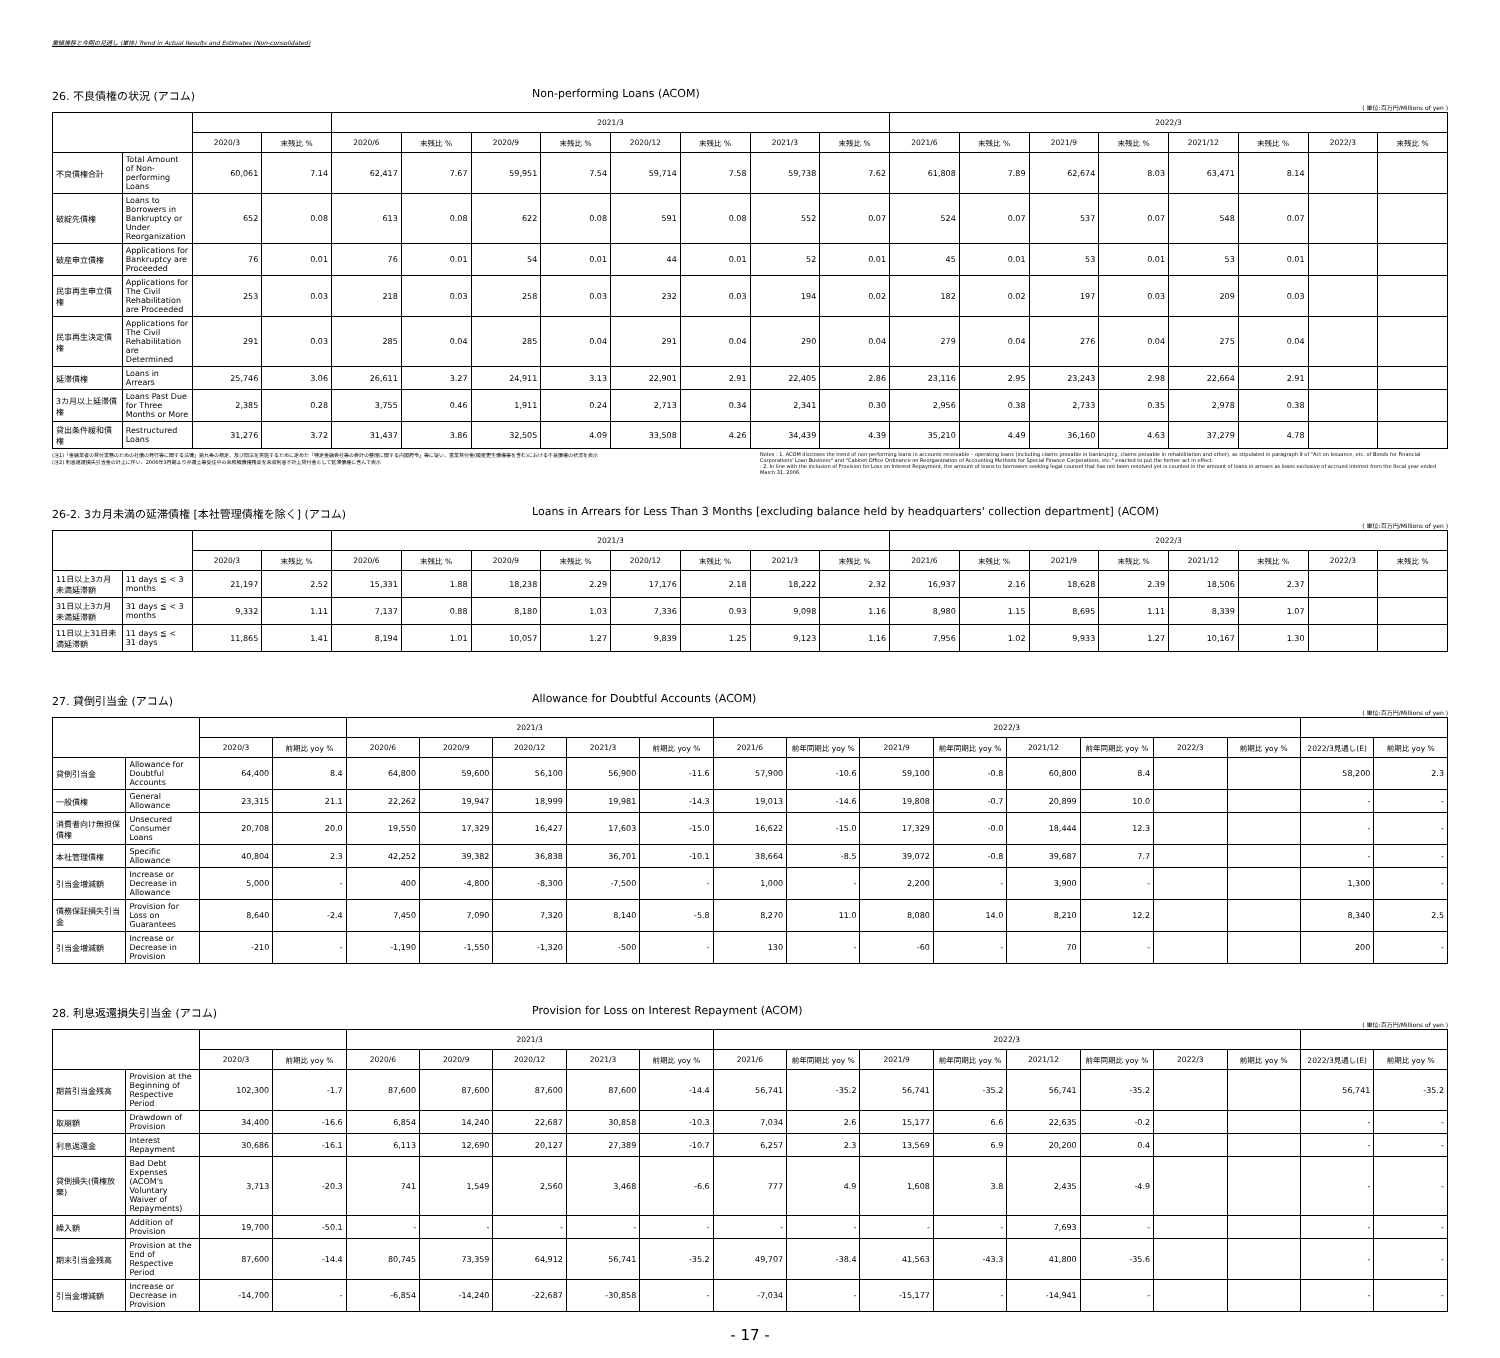業績推移と今期の見通し (単体) Trend in Actual Results and Estimates (Non-consolidated)
26. 不良債権の状況 (アコム) Non-performing Loans (ACOM)
( 単位:百万円/Millions of yen )
| | | | | 2021/3 | | | | | | | | 2022/3 | | | | | | | |
| --- | --- | --- | --- | --- | --- | --- | --- | --- | --- | --- | --- | --- | --- | --- | --- | --- | --- | --- | --- |
| | | 2020/3 | 末残比 % | 2020/6 | 末残比 % | 2020/9 | 末残比 % | 2020/12 | 末残比 % | 2021/3 | 末残比 % | 2021/6 | 末残比 % | 2021/9 | 末残比 % | 2021/12 | 末残比 % | 2022/3 | 末残比 % |
| 不良債権合計 | Total Amount of Non-performing Loans | 60,061 | 7.14 | 62,417 | 7.67 | 59,951 | 7.54 | 59,714 | 7.58 | 59,738 | 7.62 | 61,808 | 7.89 | 62,674 | 8.03 | 63,471 | 8.14 | | |
| 破綻先債権 | Loans to Borrowers in Bankruptcy or Under Reorganization | 652 | 0.08 | 613 | 0.08 | 622 | 0.08 | 591 | 0.08 | 552 | 0.07 | 524 | 0.07 | 537 | 0.07 | 548 | 0.07 | | |
| 破産申立債権 | Applications for Bankruptcy are Proceeded | 76 | 0.01 | 76 | 0.01 | 54 | 0.01 | 44 | 0.01 | 52 | 0.01 | 45 | 0.01 | 53 | 0.01 | 53 | 0.01 | | |
| 民事再生申立債権 | Applications for The Civil Rehabilitation are Proceeded | 253 | 0.03 | 218 | 0.03 | 258 | 0.03 | 232 | 0.03 | 194 | 0.02 | 182 | 0.02 | 197 | 0.03 | 209 | 0.03 | | |
| 民事再生決定債権 | Applications for The Civil Rehabilitation are Determined | 291 | 0.03 | 285 | 0.04 | 285 | 0.04 | 291 | 0.04 | 290 | 0.04 | 279 | 0.04 | 276 | 0.04 | 275 | 0.04 | | |
| 延滞債権 | Loans in Arrears | 25,746 | 3.06 | 26,611 | 3.27 | 24,911 | 3.13 | 22,901 | 2.91 | 22,405 | 2.86 | 23,116 | 2.95 | 23,243 | 2.98 | 22,664 | 2.91 | | |
| 3カ月以上延滞債権 | Loans Past Due for Three Months or More | 2,385 | 0.28 | 3,755 | 0.46 | 1,911 | 0.24 | 2,713 | 0.34 | 2,341 | 0.30 | 2,956 | 0.38 | 2,733 | 0.35 | 2,978 | 0.38 | | |
| 貸出条件緩和債権 | Restructured Loans | 31,276 | 3.72 | 31,437 | 3.86 | 32,505 | 4.09 | 33,508 | 4.26 | 34,439 | 4.39 | 35,210 | 4.49 | 36,160 | 4.63 | 37,279 | 4.78 | | |
(注1)「金融業者の貸付業務のための社債の発行等に関する法律」第九条の規定、及び同法を実施するために定めた「特定金融会社等の会計の整理に関する内閣府令」等に従い、営業貸付金(破産更生債権等を含む)における不良債権の状況を表示
(注2) 利息返還損失引当金の計上に伴い、2006年3月期より弁護士等受任中の未和解債権残高を未収利息不計上貸付金として延滞債権に含んで表示
Notes : 1. ACOM discloses the trend of non-performing loans in accounts receivable – operating loans (including claims provable in bankruptcy, claims provable in rehabilitation and other), as stipulated in paragraph 9 of "Act on Issuance, etc. of Bonds for Financial Corporations' Loan Business" and "Cabinet Office Ordinance on Reorganization of Accounting Methods for Special Finance Corporations, etc." enacted to put the former act in effect.
: 2. In line with the inclusion of Provision for Loss on Interest Repayment, the amount of loans to borrowers seeking legal counsel that has not been resolved yet is counted in the amount of loans in arrears as loans exclusive of accrued interest from the fiscal year ended March 31, 2006.
26-2. 3カ月未満の延滞債権 [本社管理債権を除く] (アコム) Loans in Arrears for Less Than 3 Months [excluding balance held by headquarters' collection department] (ACOM)
( 単位:百万円/Millions of yen )
| | | | | 2021/3 | | | | | | | | 2022/3 | | | | | | | |
| --- | --- | --- | --- | --- | --- | --- | --- | --- | --- | --- | --- | --- | --- | --- | --- | --- | --- | --- | --- |
| | | 2020/3 | 末残比 % | 2020/6 | 末残比 % | 2020/9 | 末残比 % | 2020/12 | 末残比 % | 2021/3 | 末残比 % | 2021/6 | 末残比 % | 2021/9 | 末残比 % | 2021/12 | 末残比 % | 2022/3 | 末残比 % |
| 11日以上3カ月未満延滞額 | 11 days ≦ < 3 months | 21,197 | 2.52 | 15,331 | 1.88 | 18,238 | 2.29 | 17,176 | 2.18 | 18,222 | 2.32 | 16,937 | 2.16 | 18,628 | 2.39 | 18,506 | 2.37 | | |
| 31日以上3カ月未満延滞額 | 31 days ≦ < 3 months | 9,332 | 1.11 | 7,137 | 0.88 | 8,180 | 1.03 | 7,336 | 0.93 | 9,098 | 1.16 | 8,980 | 1.15 | 8,695 | 1.11 | 8,339 | 1.07 | | |
| 11日以上31日未満延滞額 | 11 days ≦ < 31 days | 11,865 | 1.41 | 8,194 | 1.01 | 10,057 | 1.27 | 9,839 | 1.25 | 9,123 | 1.16 | 7,956 | 1.02 | 9,933 | 1.27 | 10,167 | 1.30 | | |
27. 貸倒引当金 (アコム) Allowance for Doubtful Accounts (ACOM)
( 単位:百万円/Millions of yen )
| | | | | 2021/3 | | | | | 2022/3 | | | | | | | | | |
| --- | --- | --- | --- | --- | --- | --- | --- | --- | --- | --- | --- | --- | --- | --- | --- | --- | --- | --- |
| | | 2020/3 | 前期比 yoy % | 2020/6 | 2020/9 | 2020/12 | 2021/3 | 前期比 yoy % | 2021/6 | 前年同期比 yoy % | 2021/9 | 前年同期比 yoy % | 2021/12 | 前年同期比 yoy % | 2022/3 | 前期比 yoy % | 2022/3見通し(E) | 前期比 yoy % |
| 貸倒引当金 | Allowance for Doubtful Accounts | 64,400 | 8.4 | 64,800 | 59,600 | 56,100 | 56,900 | -11.6 | 57,900 | -10.6 | 59,100 | -0.8 | 60,800 | 8.4 | | | 58,200 | 2.3 |
| 一般債権 | General Allowance | 23,315 | 21.1 | 22,262 | 19,947 | 18,999 | 19,981 | -14.3 | 19,013 | -14.6 | 19,808 | -0.7 | 20,899 | 10.0 | | | - | - |
| 消費者向け無担保債権 | Unsecured Consumer Loans | 20,708 | 20.0 | 19,550 | 17,329 | 16,427 | 17,603 | -15.0 | 16,622 | -15.0 | 17,329 | -0.0 | 18,444 | 12.3 | | | - | - |
| 本社管理債権 | Specific Allowance | 40,804 | 2.3 | 42,252 | 39,382 | 36,838 | 36,701 | -10.1 | 38,664 | -8.5 | 39,072 | -0.8 | 39,687 | 7.7 | | | - | - |
| 引当金増減額 | Increase or Decrease in Allowance | 5,000 | - | 400 | -4,800 | -8,300 | -7,500 | - | 1,000 | - | 2,200 | - | 3,900 | - | | | 1,300 | - |
| 債務保証損失引当金 | Provision for Loss on Guarantees | 8,640 | -2.4 | 7,450 | 7,090 | 7,320 | 8,140 | -5.8 | 8,270 | 11.0 | 8,080 | 14.0 | 8,210 | 12.2 | | | 8,340 | 2.5 |
| 引当金増減額 | Increase or Decrease in Provision | -210 | - | -1,190 | -1,550 | -1,320 | -500 | - | 130 | - | -60 | - | 70 | - | | | 200 | - |
28. 利息返還損失引当金 (アコム) Provision for Loss on Interest Repayment (ACOM)
( 単位:百万円/Millions of yen )
| | | | | 2021/3 | | | | | 2022/3 | | | | | | | | | |
| --- | --- | --- | --- | --- | --- | --- | --- | --- | --- | --- | --- | --- | --- | --- | --- | --- | --- | --- |
| | | 2020/3 | 前期比 yoy % | 2020/6 | 2020/9 | 2020/12 | 2021/3 | 前期比 yoy % | 2021/6 | 前年同期比 yoy % | 2021/9 | 前年同期比 yoy % | 2021/12 | 前年同期比 yoy % | 2022/3 | 前期比 yoy % | 2022/3見通し(E) | 前期比 yoy % |
| 期首引当金残高 | Provision at the Beginning of Respective Period | 102,300 | -1.7 | 87,600 | 87,600 | 87,600 | 87,600 | -14.4 | 56,741 | -35.2 | 56,741 | -35.2 | 56,741 | -35.2 | | | 56,741 | -35.2 |
| 取崩額 | Drawdown of Provision | 34,400 | -16.6 | 6,854 | 14,240 | 22,687 | 30,858 | -10.3 | 7,034 | 2.6 | 15,177 | 6.6 | 22,635 | -0.2 | | | - | - |
| 利息返還金 | Interest Repayment | 30,686 | -16.1 | 6,113 | 12,690 | 20,127 | 27,389 | -10.7 | 6,257 | 2.3 | 13,569 | 6.9 | 20,200 | 0.4 | | | - | - |
| 貸倒損失(債権放棄) | Bad Debt Expenses (ACOM's Voluntary Waiver of Repayments) | 3,713 | -20.3 | 741 | 1,549 | 2,560 | 3,468 | -6.6 | 777 | 4.9 | 1,608 | 3.8 | 2,435 | -4.9 | | | - | - |
| 繰入額 | Addition of Provision | 19,700 | -50.1 | - | - | - | - | - | - | - | - | - | 7,693 | - | | | - | - |
| 期末引当金残高 | Provision at the End of Respective Period | 87,600 | -14.4 | 80,745 | 73,359 | 64,912 | 56,741 | -35.2 | 49,707 | -38.4 | 41,563 | -43.3 | 41,800 | -35.6 | | | - | - |
| 引当金増減額 | Increase or Decrease in Provision | -14,700 | - | -6,854 | -14,240 | -22,687 | -30,858 | - | -7,034 | - | -15,177 | - | -14,941 | - | | | - | - |
- 17 -